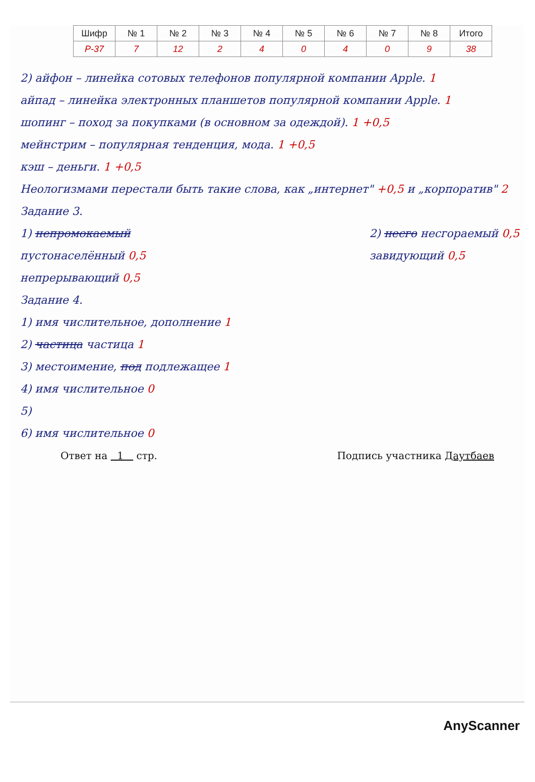| Шифр | № 1 | № 2 | № 3 | № 4 | № 5 | № 6 | № 7 | № 8 | Итого |
| --- | --- | --- | --- | --- | --- | --- | --- | --- | --- |
| Р-37 | 7 | 12 | 2 | 4 | 0 | 4 | 0 | 9 | 38 |
2) айфон – линейка сотовых телефонов популярной компании Apple. 1
айпад – линейка электронных планшетов популярной компании Apple. 1
шопинг – поход за покупками (в основном за одеждой). 1 +0,5
мейнстрим – популярная тенденция, мода. 1 +0,5
кэш – деньги. 1 +0,5
Неологизмами перестали быть такие слова, как „интернет" +0,5 и „корпоратив" 2
Задание 3.
1) непромокаемый
пустонаселённый 0,5
непрерывающий 0,5
2) несго несгораемый 0,5
завидующий 0,5
Задание 4.
1) имя числительное, дополнение 1
2) частица частица 1
3) местоимение, под подлежащее 1
4) имя числительное 0
5)
6) имя числительное 0
Ответ на 1 стр. Подпись участника Даутбаев
AnyScanner